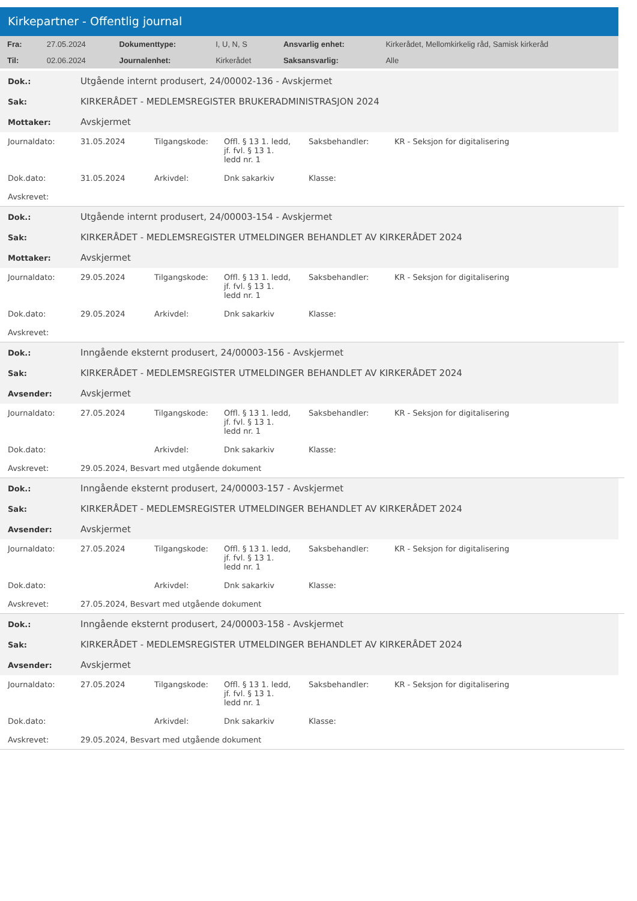Kirkepartner - Offentlig journal
| Fra: | 27.05.2024 | Dokumenttype: | I, U, N, S | Ansvarlig enhet: | Kirkerådet, Mellomkirkelig råd, Samisk kirkeråd |
| Til: | 02.06.2024 | Journalenhet: | Kirkerådet | Saksansvarlig: | Alle |
| Dok.: | Utgående internt produsert, 24/00002-136 - Avskjermet |
| Sak: | KIRKERÅDET - MEDLEMSREGISTER BRUKERADMINISTRASJON 2024 |
| Mottaker: | Avskjermet |
| Journaldato: | 31.05.2024 | Tilgangskode: | Offl. § 13 1. ledd, jf. fvl. § 13 1. ledd nr. 1 | Saksbehandler: | KR - Seksjon for digitalisering |
| Dok.dato: | 31.05.2024 | Arkivdel: | Dnk sakarkiv | Klasse: | |
| Avskrevet: | | | | | |
| Dok.: | Utgående internt produsert, 24/00003-154 - Avskjermet |
| Sak: | KIRKERÅDET - MEDLEMSREGISTER UTMELDINGER BEHANDLET AV KIRKERÅDET 2024 |
| Mottaker: | Avskjermet |
| Journaldato: | 29.05.2024 | Tilgangskode: | Offl. § 13 1. ledd, jf. fvl. § 13 1. ledd nr. 1 | Saksbehandler: | KR - Seksjon for digitalisering |
| Dok.dato: | 29.05.2024 | Arkivdel: | Dnk sakarkiv | Klasse: | |
| Avskrevet: | | | | | |
| Dok.: | Inngående eksternt produsert, 24/00003-156 - Avskjermet |
| Sak: | KIRKERÅDET - MEDLEMSREGISTER UTMELDINGER BEHANDLET AV KIRKERÅDET 2024 |
| Avsender: | Avskjermet |
| Journaldato: | 27.05.2024 | Tilgangskode: | Offl. § 13 1. ledd, jf. fvl. § 13 1. ledd nr. 1 | Saksbehandler: | KR - Seksjon for digitalisering |
| Dok.dato: | | Arkivdel: | Dnk sakarkiv | Klasse: | |
| Avskrevet: | 29.05.2024, Besvart med utgående dokument | | | | |
| Dok.: | Inngående eksternt produsert, 24/00003-157 - Avskjermet |
| Sak: | KIRKERÅDET - MEDLEMSREGISTER UTMELDINGER BEHANDLET AV KIRKERÅDET 2024 |
| Avsender: | Avskjermet |
| Journaldato: | 27.05.2024 | Tilgangskode: | Offl. § 13 1. ledd, jf. fvl. § 13 1. ledd nr. 1 | Saksbehandler: | KR - Seksjon for digitalisering |
| Dok.dato: | | Arkivdel: | Dnk sakarkiv | Klasse: | |
| Avskrevet: | 27.05.2024, Besvart med utgående dokument | | | | |
| Dok.: | Inngående eksternt produsert, 24/00003-158 - Avskjermet |
| Sak: | KIRKERÅDET - MEDLEMSREGISTER UTMELDINGER BEHANDLET AV KIRKERÅDET 2024 |
| Avsender: | Avskjermet |
| Journaldato: | 27.05.2024 | Tilgangskode: | Offl. § 13 1. ledd, jf. fvl. § 13 1. ledd nr. 1 | Saksbehandler: | KR - Seksjon for digitalisering |
| Dok.dato: | | Arkivdel: | Dnk sakarkiv | Klasse: | |
| Avskrevet: | 29.05.2024, Besvart med utgående dokument | | | | |